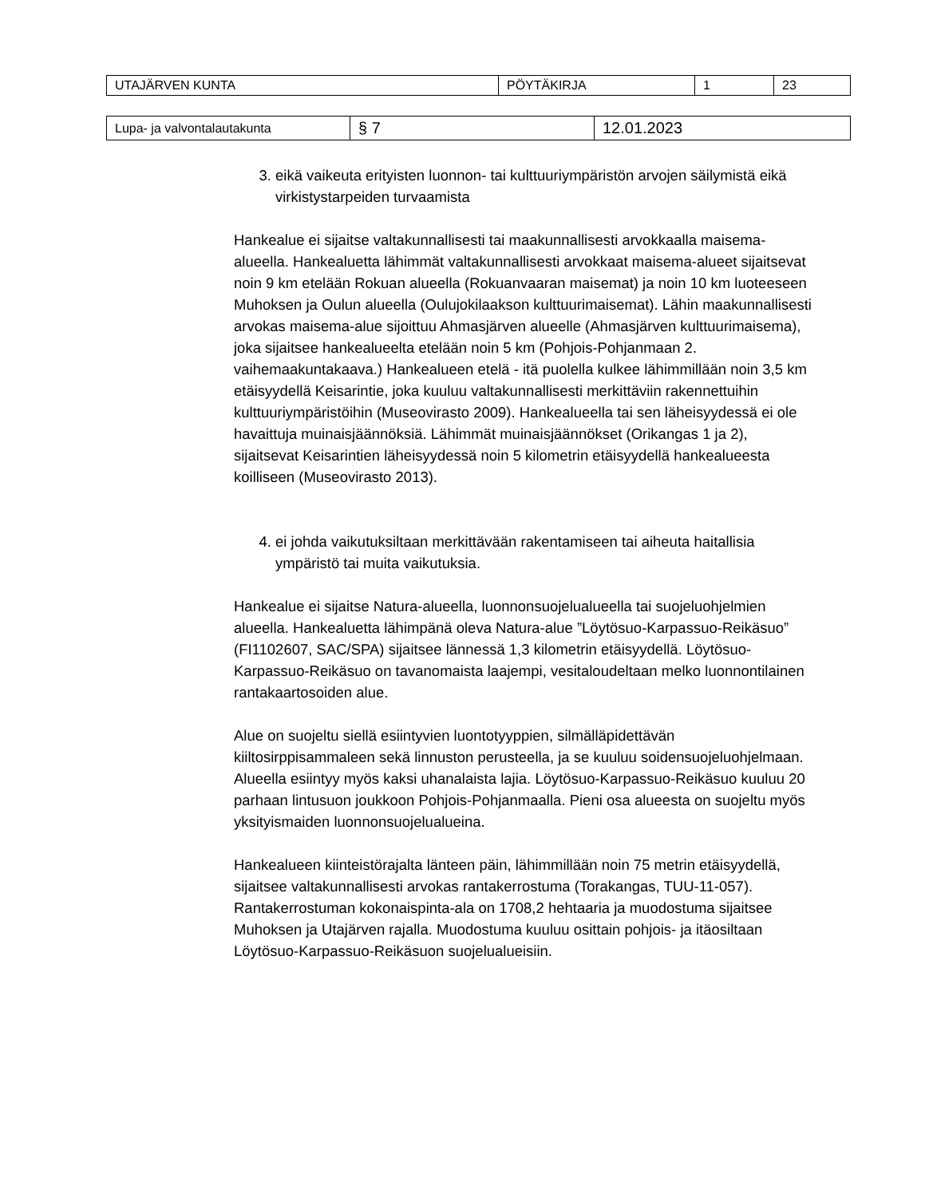| UTAJÄRVEN KUNTA | PÖYTÄKIRJA | 1 | 23 |
| Lupa- ja valvontalautakunta | § 7 | 12.01.2023 |
3. eikä vaikeuta erityisten luonnon- tai kulttuuriympäristön arvojen säilymistä eikä virkistystarpeiden turvaamista
Hankealue ei sijaitse valtakunnallisesti tai maakunnallisesti arvokkaalla maisema-alueella. Hankealuetta lähimmät valtakunnallisesti arvokkaat maisema-alueet sijaitsevat noin 9 km etelään Rokuan alueella (Rokuanvaaran maisemat) ja noin 10 km luoteeseen Muhoksen ja Oulun alueella (Oulujokilaakson kulttuurimaisemat). Lähin maakunnallisesti arvokas maisema-alue sijoittuu Ahmasjärven alueelle (Ahmasjärven kulttuurimaisema), joka sijaitsee hankealueelta etelään noin 5 km (Pohjois-Pohjanmaan 2. vaihemaakuntakaava.) Hankealueen etelä - itä puolella kulkee lähimmillään noin 3,5 km etäisyydellä Keisarintie, joka kuuluu valtakunnallisesti merkittäviin rakennettuihin kulttuuriympäristöihin (Museovirasto 2009). Hankealueella tai sen läheisyydessä ei ole havaittuja muinaisjäännöksiä. Lähimmät muinaisjäännökset (Orikangas 1 ja 2), sijaitsevat Keisarintien läheisyydessä noin 5 kilometrin etäisyydellä hankealueesta koilliseen (Museovirasto 2013).
4. ei johda vaikutuksiltaan merkittävään rakentamiseen tai aiheuta haitallisia ympäristö tai muita vaikutuksia.
Hankealue ei sijaitse Natura-alueella, luonnonsuojelualueella tai suojeluohjelmien alueella. Hankealuetta lähimpänä oleva Natura-alue ”Löytösuo-Karpassuo-Reikäsuo” (FI1102607, SAC/SPA) sijaitsee lännessä 1,3 kilometrin etäisyydellä. Löytösuo-Karpassuo-Reikäsuo on tavanomaista laajempi, vesitaloudeltaan melko luonnontilainen rantakaartosoiden alue.
Alue on suojeltu siellä esiintyvien luontotyyppien, silmälläpidettävän kiiltosirppisammaleen sekä linnuston perusteella, ja se kuuluu soidensuojeluohjelmaan. Alueella esiintyy myös kaksi uhanalaista lajia. Löytösuo-Karpassuo-Reikäsuo kuuluu 20 parhaan lintusuon joukkoon Pohjois-Pohjanmaalla. Pieni osa alueesta on suojeltu myös yksityismaiden luonnonsuojelualueina.
Hankealueen kiinteistörajalta länteen päin, lähimmillään noin 75 metrin etäisyydellä, sijaitsee valtakunnallisesti arvokas rantakerrostuma (Torakangas, TUU-11-057). Rantakerrostuman kokonaispinta-ala on 1708,2 hehtaaria ja muodostuma sijaitsee Muhoksen ja Utajärven rajalla. Muodostuma kuuluu osittain pohjois- ja itäosiltaan Löytösuo-Karpassuo-Reikäsuon suojelualueisiin.